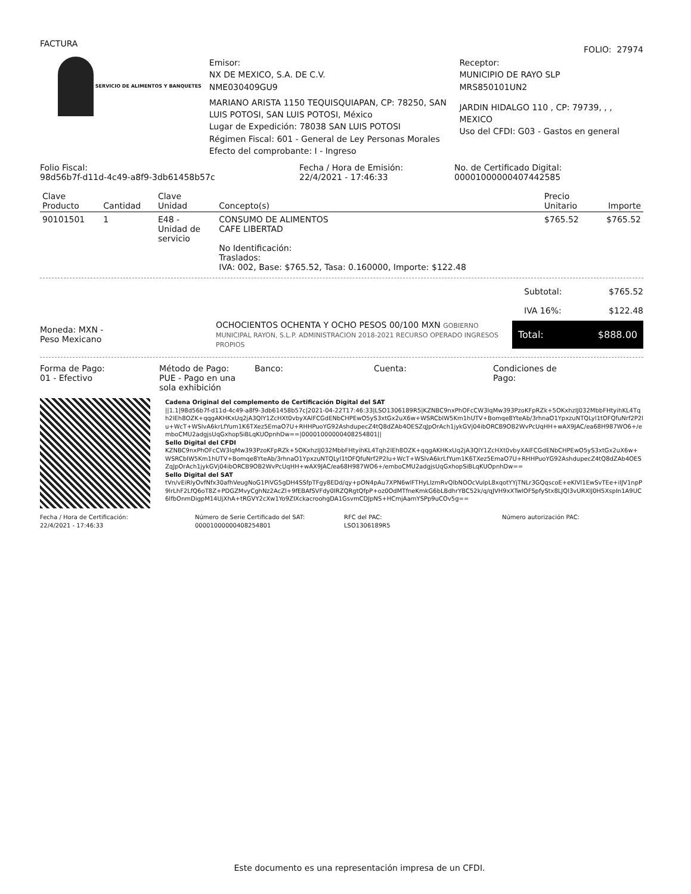FACTURA
FOLIO: 27974
SERVICIO DE ALIMENTOS Y BANQUETES
Emisor:
NX DE MEXICO, S.A. DE C.V.
NME030409GU9
MARIANO ARISTA 1150 TEQUISQUIAPAN, CP: 78250, SAN LUIS POTOSI, SAN LUIS POTOSI, México
Lugar de Expedición: 78038 SAN LUIS POTOSI
Régimen Fiscal: 601 - General de Ley Personas Morales
Efecto del comprobante: I - Ingreso
Receptor:
MUNICIPIO DE RAYO SLP
MRS850101UN2
JARDIN HIDALGO 110 , CP: 79739, , , MEXICO
Uso del CFDI: G03 - Gastos en general
Folio Fiscal:
98d56b7f-d11d-4c49-a8f9-3db61458b57c
Fecha / Hora de Emisión:
22/4/2021 - 17:46:33
No. de Certificado Digital:
00001000000407442585
| Clave Producto | Cantidad | Clave Unidad | Concepto(s) | Precio Unitario | Importe |
| --- | --- | --- | --- | --- | --- |
| 90101501 | 1 | E48 - Unidad de servicio | CONSUMO DE ALIMENTOS CAFE LIBERTAD No Identificación: Traslados: IVA: 002, Base: $765.52, Tasa: 0.160000, Importe: $122.48 | $765.52 | $765.52 |
Subtotal: $765.52
IVA 16%: $122.48
Moneda: MXN -
Peso Mexicano
OCHOCIENTOS OCHENTA Y OCHO PESOS 00/100 MXN GOBIERNO MUNICIPAL RAYON, S.L.P. ADMINISTRACION 2018-2021 RECURSO OPERADO INGRESOS PROPIOS
Total: $888.00
Forma de Pago:
01 - Efectivo
Método de Pago:
PUE - Pago en una sola exhibición
Banco: Cuenta: Condiciones de
Pago:
Cadena Original del complemento de Certificación Digital del SAT
||1.1|98d56b7f-d11d-4c49-a8f9-3db61458b57c|2021-04-22T17:46:33|LSO1306189R5|KZNBC9nxPhOFcCW3lqMw393PzoKFpRZk+5OKxhzIJ032MbbFHtyihKL4Tqh2lEh8OZK+qqgAKHKxUq2jA3QlY1ZcHXt0vbyXAlFCGdENbCHPEwO5yS3xtGx2uX6w+WSRCbIW5Km1hUTV+Bomqe8YteAb/3rhnaO1YpxzuNTQLyI1tOFQfuNrf2P2lu+WcT+WSlvA6krLfYum1K6TXez5EmaO7U+RHHPuoYG92AshdupecZ4tQ8dZAb4OESZqJpOrAch1jykGVj04ibORCB9OB2WvPcUqHH+wAX9JAC/ea68H987WO6+/emboCMU2adgjsUqGxhopSiBLqKUOpnhDw==|00001000000408254801||
Sello Digital del CFDI
KZNBC9nxPhOFcCW3lqMw393PzoKFpRZk+5OKxhzIJ032MbbFHtyihKL4Tqh2lEh8OZK+qqgAKHKxUq2jA3QlY1ZcHXt0vbyXAlFCGdENbCHPEwO5yS3xtGx2uX6w+WSRCbIW5Km1hUTV+Bomqe8YteAb/3rhnaO1YpxzuNTQLyI1tOFQfuNrf2P2lu+WcT+WSlvA6krLfYum1K6TXez5EmaO7U+RHHPuoYG92AshdupecZ4tQ8dZAb4OESZqJpOrAch1jykGVj04ibORCB9OB2WvPcUqHH+wAX9JAC/ea68H987WO6+/emboCMU2adgjsUqGxhopSiBLqKUOpnhDw==
Sello Digital del SAT
tVn/vEiRlyOvfNfx30afhVeugNoG1PiVG5gDH4SSfpTFgy8EDd/qy+pON4pAu7XPN6wlFTHyLlzmRvQlbNOOcVulpL8xqotYYjTNLr3GQqscoE+eKlVl1EwSvTEe+iIJV1npP9lrLhF2LfQ6oT8Z+PDGZMvyCghNz2AcZl+9fEBAfSVFdy0IRZQRgtQfpP+oz0OdMTfneKmkG6bLBdhrYBC52k/q/qJVH9xXTwIOFSpfyStx8LJQl3vURXIJ0H5XspIn1A9UC6lfbOnmDigpM14UjXhA+tRGVY2cXw1Yo9ZIXckacroohgDA1GsvmCDJpNS+HCmjAamYSPp9uCOv5g==
Fecha / Hora de Certificación:
22/4/2021 - 17:46:33
Número de Serie Certificado del SAT:
00001000000408254801
RFC del PAC:
LSO1306189R5
Número autorización PAC:
Este documento es una representación impresa de un CFDI.